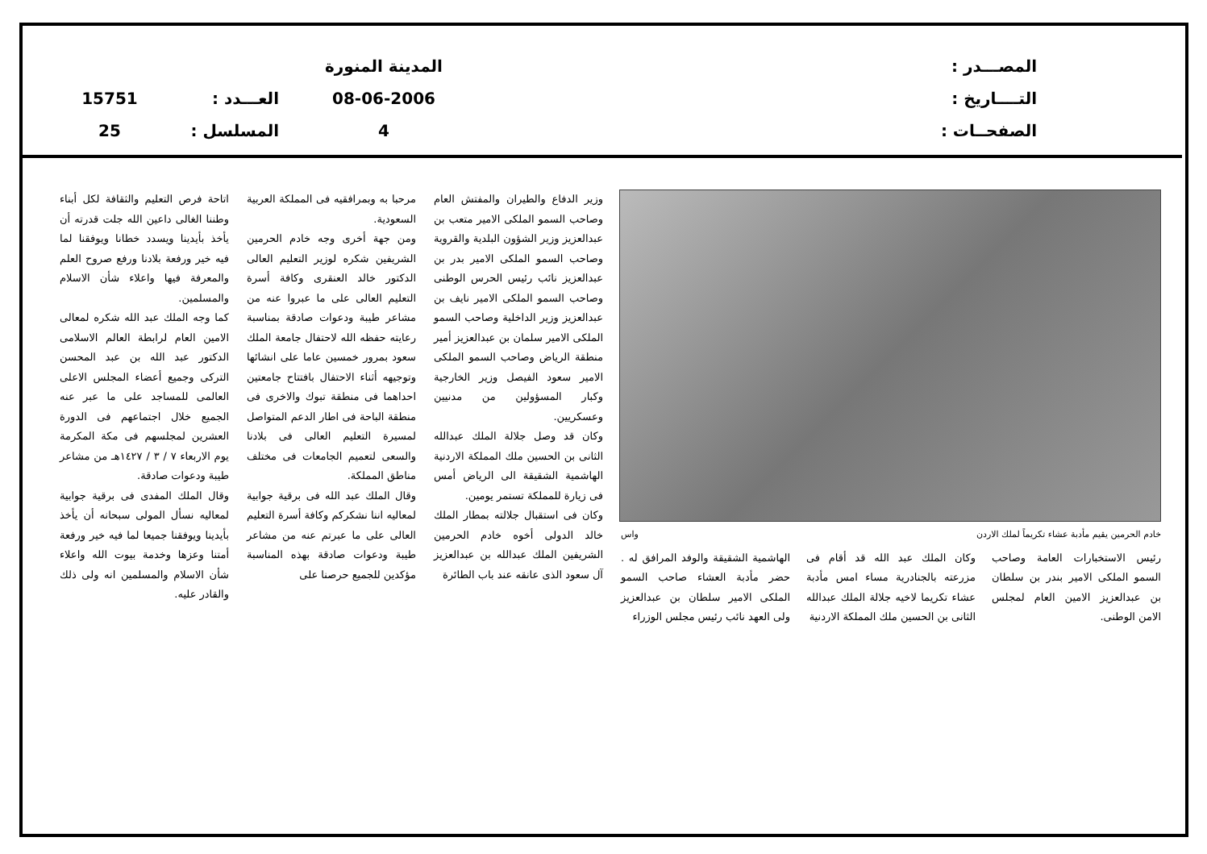المصـــدر :
التــــاريخ :
الصفحــات :
المدينة المنورة
08-06-2006
4
العـــدد :
المسلسل :
15751
25
خادم الحرمين يقيم مأدبة عشاء تكريماً لملك الاردن واس
رئيس الاستخبارات العامة وصاحب السمو الملكى الامير بندر بن سلطان بن عبدالعزيز الامين العام لمجلس الامن الوطنى.
وكان الملك عبد الله قد أقام فى مزرعته بالجنادرية مساء امس مأدبة عشاء تكريما لاخيه جلالة الملك عبدالله الثانى بن الحسين ملك المملكة الاردنية
الهاشمية الشقيقة والوفد المرافق له . حضر مأدبة العشاء صاحب السمو الملكى الامير سلطان بن عبدالعزيز ولى العهد نائب رئيس مجلس الوزراء
وزير الدفاع والطيران والمفتش العام وصاحب السمو الملكى الامير متعب بن عبدالعزيز وزير الشؤون البلدية والقروية وصاحب السمو الملكى الامير بدر بن عبدالعزيز نائب رئيس الحرس الوطنى وصاحب السمو الملكى الامير نايف بن عبدالعزيز وزير الداخلية وصاحب السمو الملكى الامير سلمان بن عبدالعزيز أمير منطقة الرياض وصاحب السمو الملكى الامير سعود الفيصل وزير الخارجية وكبار المسؤولين من مدنيين وعسكريين.
وكان قد وصل جلالة الملك عبدالله الثانى بن الحسين ملك المملكة الاردنية الهاشمية الشقيقة الى الرياض أمس فى زيارة للمملكة تستمر يومين.
وكان فى استقبال جلالته بمطار الملك خالد الدولى أخوه خادم الحرمين الشريفين الملك عبدالله بن عبدالعزيز آل سعود الذى عانقه عند باب الطائرة
مرحبا به وبمرافقيه فى المملكة العربية السعودية.
ومن جهة أخرى وجه خادم الحرمين الشريفين شكره لوزير التعليم العالى الدكتور خالد العنقرى وكافة أسرة التعليم العالى على ما عبروا عنه من مشاعر طيبة ودعوات صادقة بمناسبة رعايته حفظه الله لاحتفال جامعة الملك سعود بمرور خمسين عاما على انشائها وتوجيهه أثناء الاحتفال بافتتاح جامعتين احداهما فى منطقة تبوك والاخرى فى منطقة الباحة فى اطار الدعم المتواصل لمسيرة التعليم العالى فى بلادنا والسعى لتعميم الجامعات فى مختلف مناطق المملكة.
وقال الملك عبد الله فى برقية جوابية لمعاليه اننا نشكركم وكافة أسرة التعليم العالى على ما عبرتم عنه من مشاعر طيبة ودعوات صادقة بهذه المناسبة مؤكدين للجميع حرصنا على
اتاحة فرص التعليم والثقافة لكل أبناء وطننا الغالى داعين الله جلت قدرته أن يأخذ بأيدينا ويسدد خطانا ويوفقنا لما فيه خير ورفعة بلادنا ورفع صروح العلم والمعرفة فيها واعلاء شأن الاسلام والمسلمين.
كما وجه الملك عبد الله شكره لمعالى الامين العام لرابطة العالم الاسلامى الدكتور عبد الله بن عبد المحسن التركى وجميع أعضاء المجلس الاعلى العالمى للمساجد على ما عبر عنه الجميع خلال اجتماعهم فى الدورة العشرين لمجلسهم فى مكة المكرمة يوم الاربعاء ٧ / ٣ / ١٤٢٧هـ من مشاعر طيبة ودعوات صادقة.
وقال الملك المفدى فى برقية جوابية لمعاليه نسأل المولى سبحانه أن يأخذ بأيدينا ويوفقنا جميعا لما فيه خير ورفعة أمتنا وعزها وخدمة بيوت الله واعلاء شأن الاسلام والمسلمين انه ولى ذلك والقادر عليه.